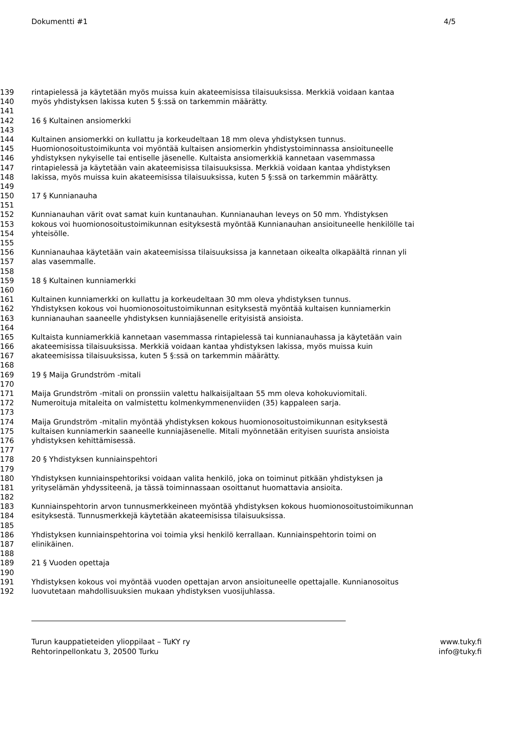Dokumentti #1 4/5
139 rintapielessä ja käytetään myös muissa kuin akateemisissa tilaisuuksissa. Merkkiä voidaan kantaa
140 myös yhdistyksen lakissa kuten 5 §:ssä on tarkemmin määrätty.
141
142 16 § Kultainen ansiomerkki
143
144 Kultainen ansiomerkki on kullattu ja korkeudeltaan 18 mm oleva yhdistyksen tunnus.
145 Huomionosoitustoimikunta voi myöntää kultaisen ansiomerkin yhdistystoiminnassa ansioituneelle
146 yhdistyksen nykyiselle tai entiselle jäsenelle. Kultaista ansiomerkkiä kannetaan vasemmassa
147 rintapielessä ja käytetään vain akateemisissa tilaisuuksissa. Merkkiä voidaan kantaa yhdistyksen
148 lakissa, myös muissa kuin akateemisissa tilaisuuksissa, kuten 5 §:ssä on tarkemmin määrätty.
149
150 17 § Kunnianauha
151
152 Kunnianauhan värit ovat samat kuin kuntanauhan. Kunnianauhan leveys on 50 mm. Yhdistyksen
153 kokous voi huomionosoitustoimikunnan esityksestä myöntää Kunnianauhan ansioituneelle henkilölle tai
154 yhteisölle.
155
156 Kunnianauhaa käytetään vain akateemisissa tilaisuuksissa ja kannetaan oikealta olkapäältä rinnan yli
157 alas vasemmalle.
158
159 18 § Kultainen kunniamerkki
160
161 Kultainen kunniamerkki on kullattu ja korkeudeltaan 30 mm oleva yhdistyksen tunnus.
162 Yhdistyksen kokous voi huomionosoitustoimikunnan esityksestä myöntää kultaisen kunniamerkin
163 kunnianauhan saaneelle yhdistyksen kunniajäsenelle erityisistä ansioista.
164
165 Kultaista kunniamerkkiä kannetaan vasemmassa rintapielessä tai kunnianauhassa ja käytetään vain
166 akateemisissa tilaisuuksissa. Merkkiä voidaan kantaa yhdistyksen lakissa, myös muissa kuin
167 akateemisissa tilaisuuksissa, kuten 5 §:ssä on tarkemmin määrätty.
168
169 19 § Maija Grundström -mitali
170
171 Maija Grundström -mitali on pronssiin valettu halkaisijaltaan 55 mm oleva kohokuviomitali.
172 Numeroituja mitaleita on valmistettu kolmenkymmenenviiden (35) kappaleen sarja.
173
174 Maija Grundström -mitalin myöntää yhdistyksen kokous huomionosoitustoimikunnan esityksestä
175 kultaisen kunniamerkin saaneelle kunniajäsenelle. Mitali myönnetään erityisen suurista ansioista
176 yhdistyksen kehittämisessä.
177
178 20 § Yhdistyksen kunniainspehtori
179
180 Yhdistyksen kunniainspehtoriksi voidaan valita henkilö, joka on toiminut pitkään yhdistyksen ja
181 yrityselämän yhdyssiteenä, ja tässä toiminnassaan osoittanut huomattavia ansioita.
182
183 Kunniainspehtorin arvon tunnusmerkkeineen myöntää yhdistyksen kokous huomionosoitustoimikunnan
184 esityksestä. Tunnusmerkkejä käytetään akateemisissa tilaisuuksissa.
185
186 Yhdistyksen kunniainspehtorina voi toimia yksi henkilö kerrallaan. Kunniainspehtorin toimi on
187 elinikäinen.
188
189 21 § Vuoden opettaja
190
191 Yhdistyksen kokous voi myöntää vuoden opettajan arvon ansioituneelle opettajalle. Kunnianosoitus
192 luovutetaan mahdollisuuksien mukaan yhdistyksen vuosijuhlassa.
Turun kauppatieteiden ylioppilaat – TuKY ry
Rehtorinpellonkatu 3, 20500 Turku
www.tuky.fi
info@tuky.fi